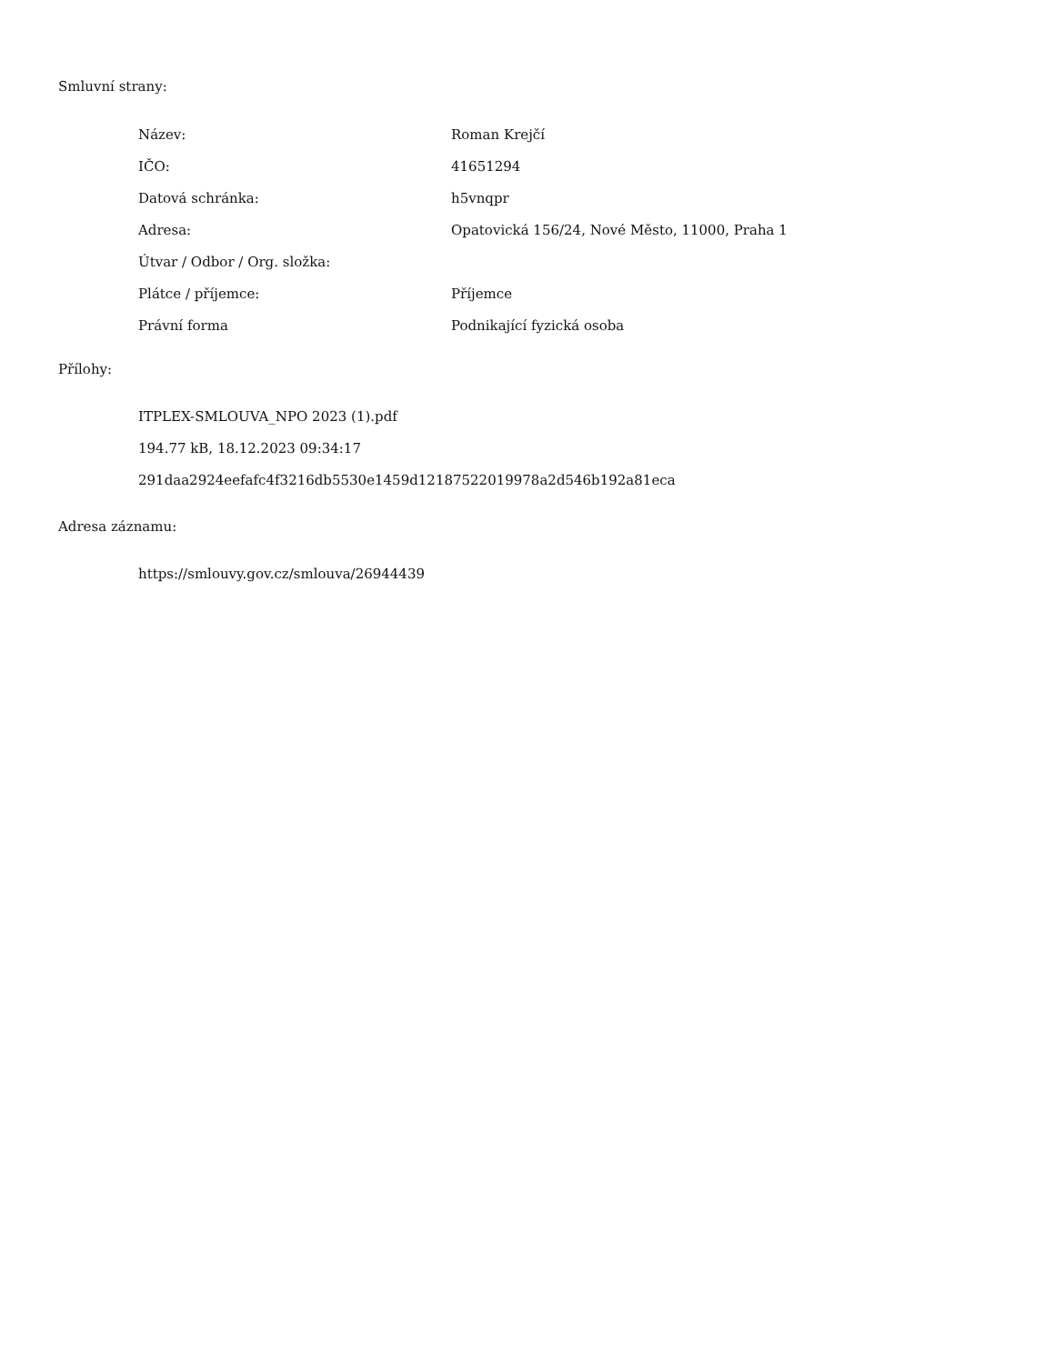Smluvní strany:
| Název: | Roman Krejčí |
| IČO: | 41651294 |
| Datová schránka: | h5vnqpr |
| Adresa: | Opatovická 156/24, Nové Město, 11000, Praha 1 |
| Útvar / Odbor / Org. složka: | |
| Plátce / příjemce: | Příjemce |
| Právní forma | Podnikající fyzická osoba |
Přílohy:
ITPLEX-SMLOUVA_NPO 2023 (1).pdf
194.77 kB, 18.12.2023 09:34:17
291daa2924eefafc4f3216db5530e1459d12187522019978a2d546b192a81eca
Adresa záznamu:
https://smlouvy.gov.cz/smlouva/26944439